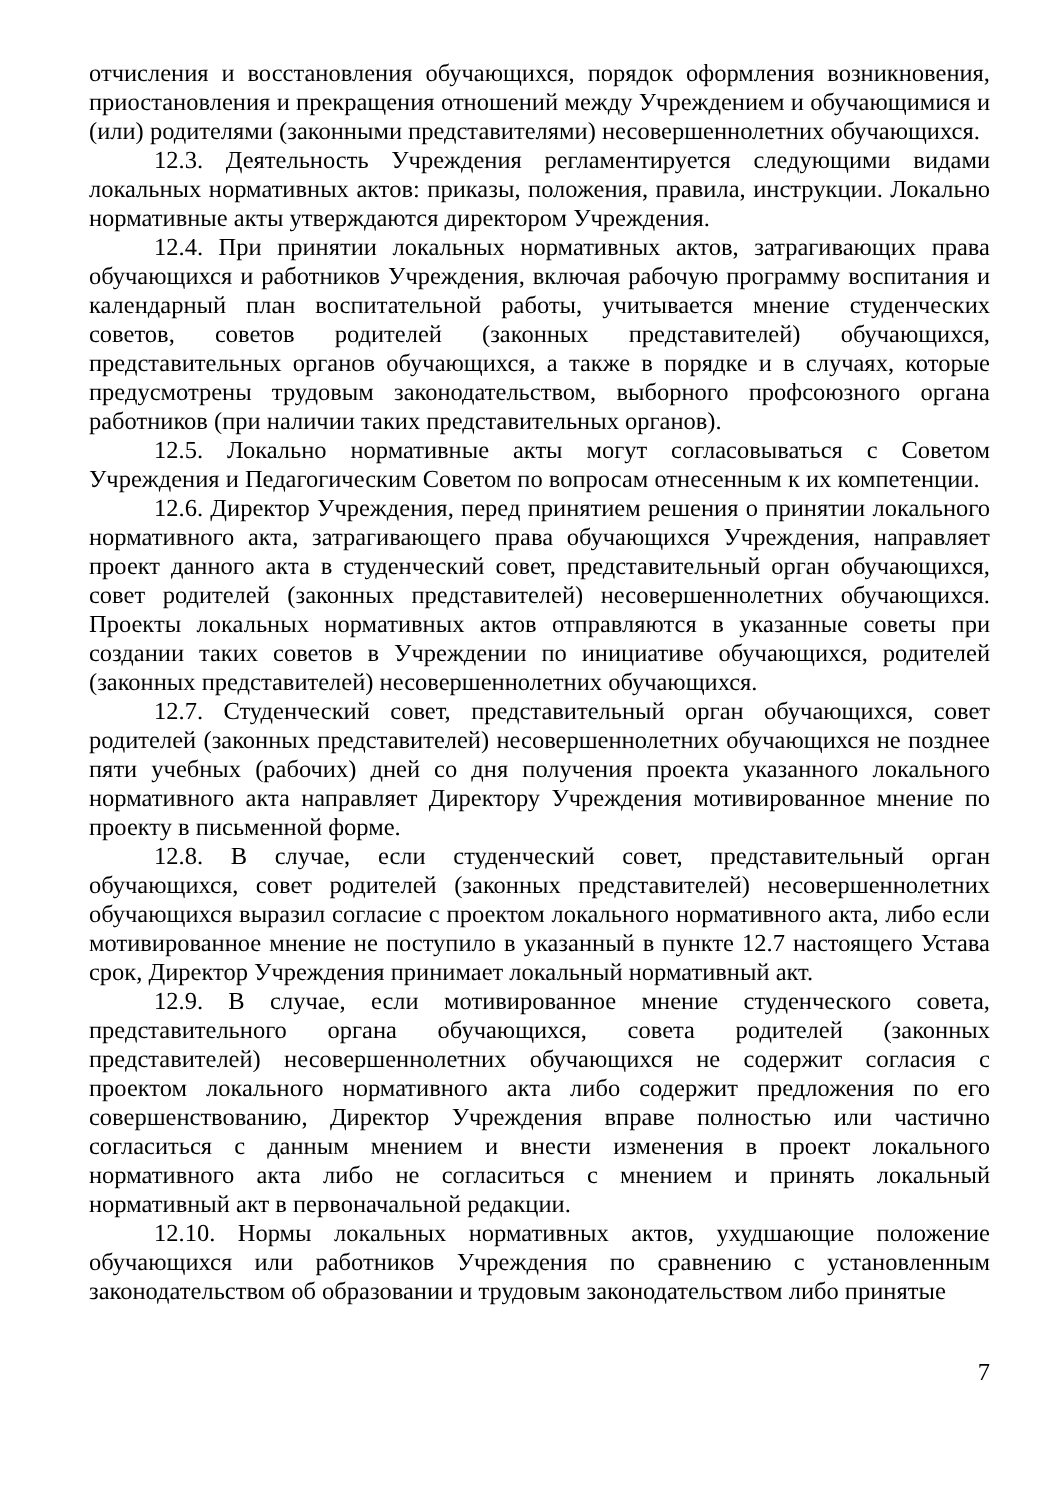отчисления и восстановления обучающихся, порядок оформления возникновения, приостановления и прекращения отношений между Учреждением и обучающимися и (или) родителями (законными представителями) несовершеннолетних обучающихся.
12.3. Деятельность Учреждения регламентируется следующими видами локальных нормативных актов: приказы, положения, правила, инструкции. Локально нормативные акты утверждаются директором Учреждения.
12.4. При принятии локальных нормативных актов, затрагивающих права обучающихся и работников Учреждения, включая рабочую программу воспитания и календарный план воспитательной работы, учитывается мнение студенческих советов, советов родителей (законных представителей) обучающихся, представительных органов обучающихся, а также в порядке и в случаях, которые предусмотрены трудовым законодательством, выборного профсоюзного органа работников (при наличии таких представительных органов).
12.5. Локально нормативные акты могут согласовываться с Советом Учреждения и Педагогическим Советом по вопросам отнесенным к их компетенции.
12.6. Директор Учреждения, перед принятием решения о принятии локального нормативного акта, затрагивающего права обучающихся Учреждения, направляет проект данного акта в студенческий совет, представительный орган обучающихся, совет родителей (законных представителей) несовершеннолетних обучающихся. Проекты локальных нормативных актов отправляются в указанные советы при создании таких советов в Учреждении по инициативе обучающихся, родителей (законных представителей) несовершеннолетних обучающихся.
12.7. Студенческий совет, представительный орган обучающихся, совет родителей (законных представителей) несовершеннолетних обучающихся не позднее пяти учебных (рабочих) дней со дня получения проекта указанного локального нормативного акта направляет Директору Учреждения мотивированное мнение по проекту в письменной форме.
12.8. В случае, если студенческий совет, представительный орган обучающихся, совет родителей (законных представителей) несовершеннолетних обучающихся выразил согласие с проектом локального нормативного акта, либо если мотивированное мнение не поступило в указанный в пункте 12.7 настоящего Устава срок, Директор Учреждения принимает локальный нормативный акт.
12.9. В случае, если мотивированное мнение студенческого совета, представительного органа обучающихся, совета родителей (законных представителей) несовершеннолетних обучающихся не содержит согласия с проектом локального нормативного акта либо содержит предложения по его совершенствованию, Директор Учреждения вправе полностью или частично согласиться с данным мнением и внести изменения в проект локального нормативного акта либо не согласиться с мнением и принять локальный нормативный акт в первоначальной редакции.
12.10. Нормы локальных нормативных актов, ухудшающие положение обучающихся или работников Учреждения по сравнению с установленным законодательством об образовании и трудовым законодательством либо принятые
7